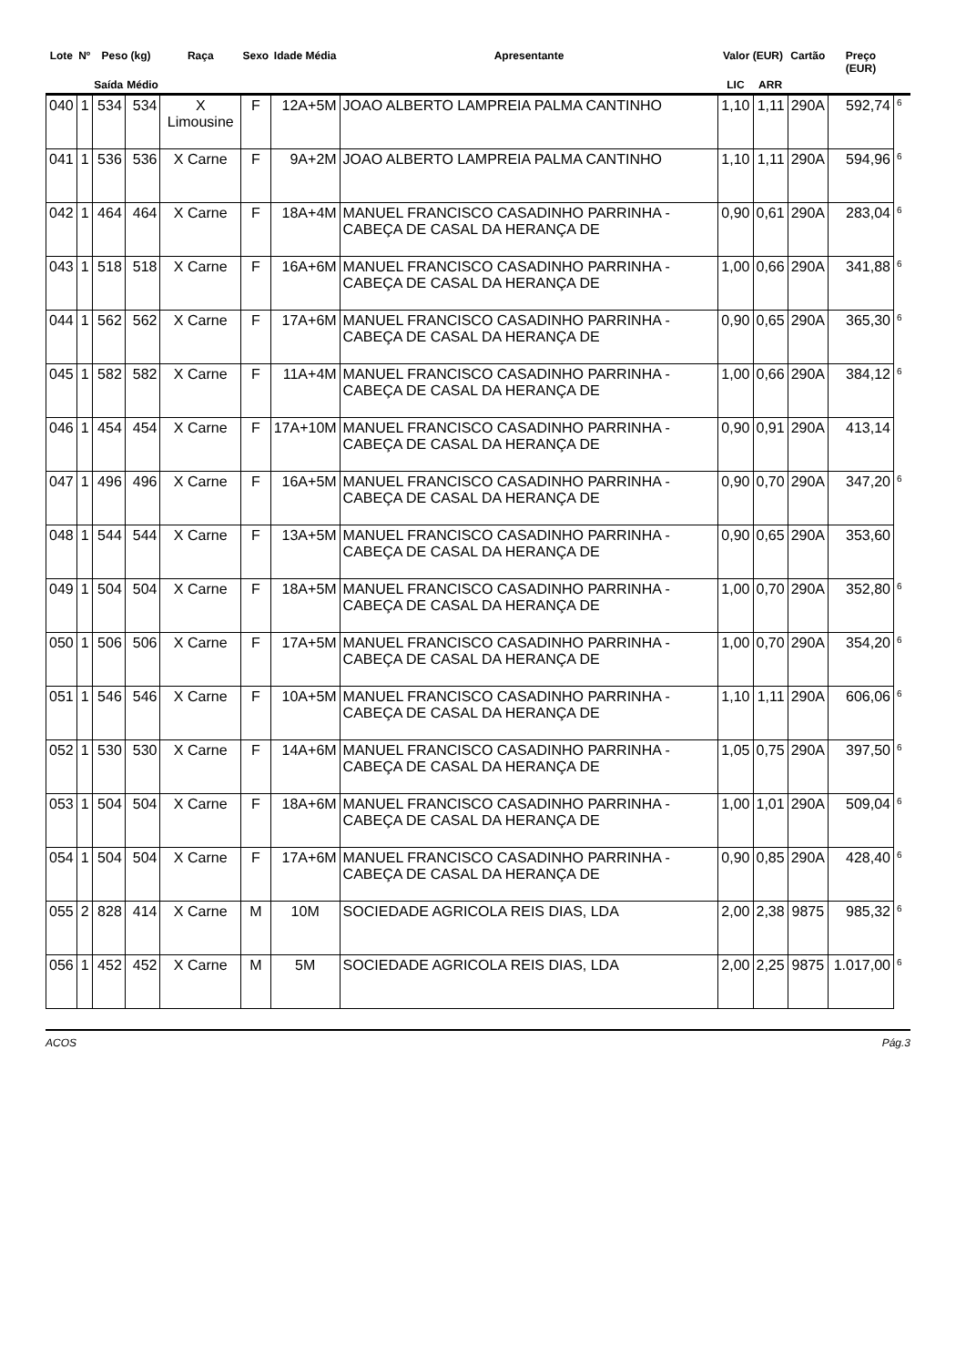| Lote | Nº | Peso (kg) | | Raça | Sexo | Idade Média | Apresentante | Valor (EUR) | | Cartão | Preço (EUR) | |
| --- | --- | --- | --- | --- | --- | --- | --- | --- | --- | --- | --- | --- |
| | | Saída | Médio | | | | | LIC | ARR | | | |
| 040 | 1 | 534 | 534 | X Limousine | F | 12A+5M | JOAO ALBERTO LAMPREIA PALMA CANTINHO | 1,10 | 1,11 | 290A | 592,74 | 6 |
| 041 | 1 | 536 | 536 | X Carne | F | 9A+2M | JOAO ALBERTO LAMPREIA PALMA CANTINHO | 1,10 | 1,11 | 290A | 594,96 | 6 |
| 042 | 1 | 464 | 464 | X Carne | F | 18A+4M | MANUEL FRANCISCO CASADINHO PARRINHA - CABEÇA DE CASAL DA HERANÇA DE | 0,90 | 0,61 | 290A | 283,04 | 6 |
| 043 | 1 | 518 | 518 | X Carne | F | 16A+6M | MANUEL FRANCISCO CASADINHO PARRINHA - CABEÇA DE CASAL DA HERANÇA DE | 1,00 | 0,66 | 290A | 341,88 | 6 |
| 044 | 1 | 562 | 562 | X Carne | F | 17A+6M | MANUEL FRANCISCO CASADINHO PARRINHA - CABEÇA DE CASAL DA HERANÇA DE | 0,90 | 0,65 | 290A | 365,30 | 6 |
| 045 | 1 | 582 | 582 | X Carne | F | 11A+4M | MANUEL FRANCISCO CASADINHO PARRINHA - CABEÇA DE CASAL DA HERANÇA DE | 1,00 | 0,66 | 290A | 384,12 | 6 |
| 046 | 1 | 454 | 454 | X Carne | F | 17A+10M | MANUEL FRANCISCO CASADINHO PARRINHA - CABEÇA DE CASAL DA HERANÇA DE | 0,90 | 0,91 | 290A | 413,14 | |
| 047 | 1 | 496 | 496 | X Carne | F | 16A+5M | MANUEL FRANCISCO CASADINHO PARRINHA - CABEÇA DE CASAL DA HERANÇA DE | 0,90 | 0,70 | 290A | 347,20 | 6 |
| 048 | 1 | 544 | 544 | X Carne | F | 13A+5M | MANUEL FRANCISCO CASADINHO PARRINHA - CABEÇA DE CASAL DA HERANÇA DE | 0,90 | 0,65 | 290A | 353,60 | |
| 049 | 1 | 504 | 504 | X Carne | F | 18A+5M | MANUEL FRANCISCO CASADINHO PARRINHA - CABEÇA DE CASAL DA HERANÇA DE | 1,00 | 0,70 | 290A | 352,80 | 6 |
| 050 | 1 | 506 | 506 | X Carne | F | 17A+5M | MANUEL FRANCISCO CASADINHO PARRINHA - CABEÇA DE CASAL DA HERANÇA DE | 1,00 | 0,70 | 290A | 354,20 | 6 |
| 051 | 1 | 546 | 546 | X Carne | F | 10A+5M | MANUEL FRANCISCO CASADINHO PARRINHA - CABEÇA DE CASAL DA HERANÇA DE | 1,10 | 1,11 | 290A | 606,06 | 6 |
| 052 | 1 | 530 | 530 | X Carne | F | 14A+6M | MANUEL FRANCISCO CASADINHO PARRINHA - CABEÇA DE CASAL DA HERANÇA DE | 1,05 | 0,75 | 290A | 397,50 | 6 |
| 053 | 1 | 504 | 504 | X Carne | F | 18A+6M | MANUEL FRANCISCO CASADINHO PARRINHA - CABEÇA DE CASAL DA HERANÇA DE | 1,00 | 1,01 | 290A | 509,04 | 6 |
| 054 | 1 | 504 | 504 | X Carne | F | 17A+6M | MANUEL FRANCISCO CASADINHO PARRINHA - CABEÇA DE CASAL DA HERANÇA DE | 0,90 | 0,85 | 290A | 428,40 | 6 |
| 055 | 2 | 828 | 414 | X Carne | M | 10M | SOCIEDADE AGRICOLA REIS DIAS, LDA | 2,00 | 2,38 | 9875 | 985,32 | 6 |
| 056 | 1 | 452 | 452 | X Carne | M | 5M | SOCIEDADE AGRICOLA REIS DIAS, LDA | 2,00 | 2,25 | 9875 | 1.017,00 | 6 |
ACOS Pág.3